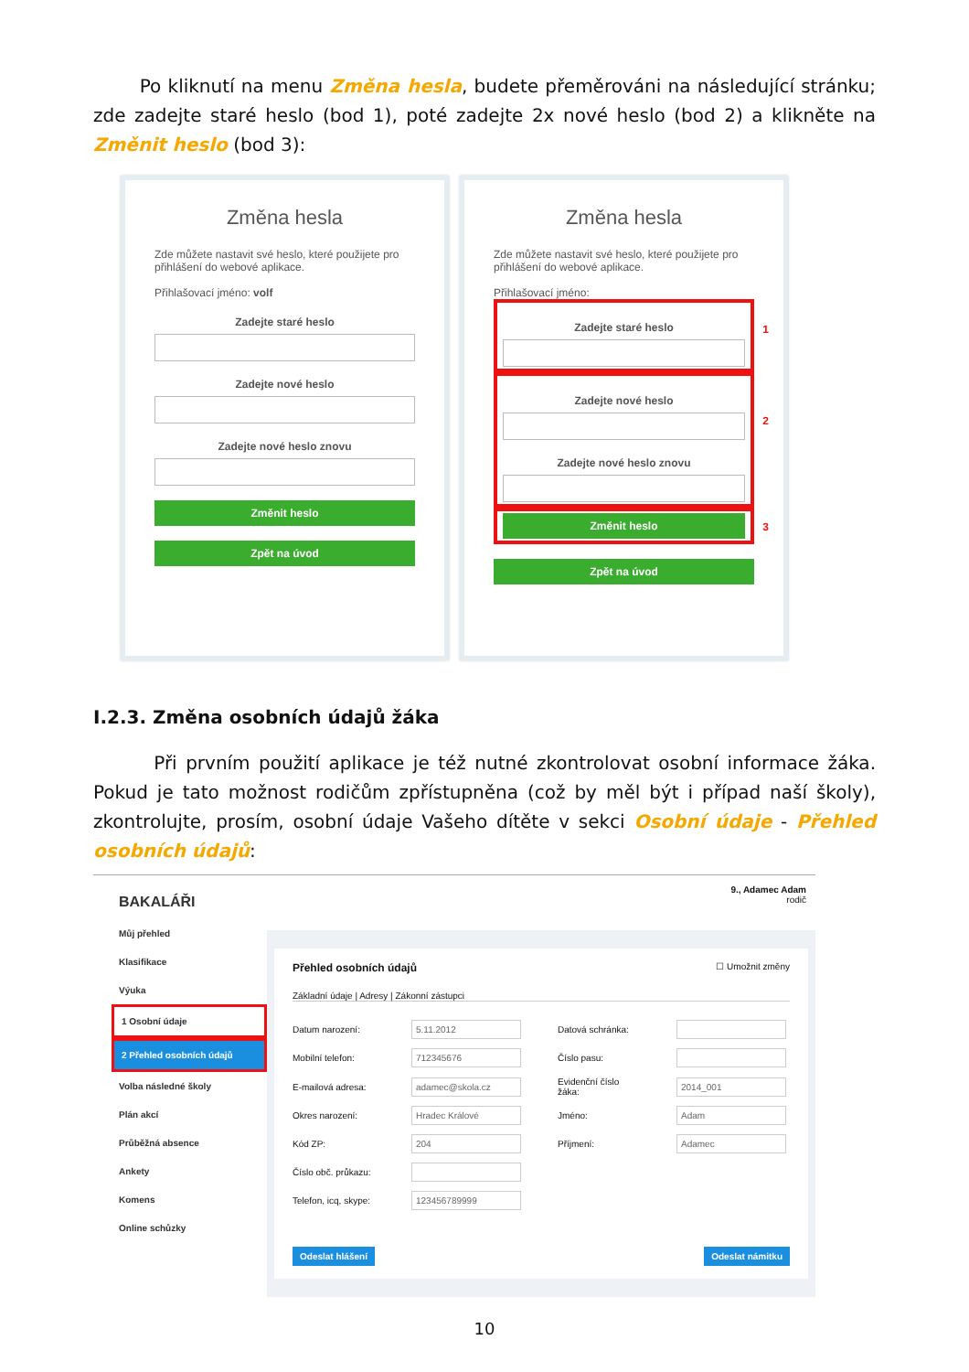Po kliknutí na menu Změna hesla, budete přeměrováni na následující stránku; zde zadejte staré heslo (bod 1), poté zadejte 2x nové heslo (bod 2) a klikněte na Změnit heslo (bod 3):
Změna hesla
Zde můžete nastavit své heslo, které použijete pro přihlášení do webové aplikace.
Přihlašovací jméno: volf
Zadejte staré heslo
Zadejte nové heslo
Zadejte nové heslo znovu
Změnit heslo
Zpět na úvod
Změna hesla
Zde můžete nastavit své heslo, které použijete pro přihlášení do webové aplikace.
Přihlašovací jméno:
Zadejte staré heslo
1
Zadejte nové heslo
Zadejte nové heslo znovu
2
Změnit heslo
3
Zpět na úvod
I.2.3. Změna osobních údajů žáka
Při prvním použití aplikace je též nutné zkontrolovat osobní informace žáka. Pokud je tato možnost rodičům zpřístupněna (což by měl být i případ naší školy), zkontrolujte, prosím, osobní údaje Vašeho dítěte v sekci Osobní údaje - Přehled osobních údajů:
BAKALÁŘI
Můj přehled
Klasifikace
Výuka
1 Osobní údaje
2 Přehled osobních údajů
Volba následné školy
Plán akcí
Průběžná absence
Ankety
Komens
Online schůzky
9., Adamec Adam
rodič
Přehled osobních údajů ☐ Umožnit změny
Základní údaje | Adresy | Zákonní zástupci
Datum narození: 5.11.2012 Datová schránka: Mobilní telefon: 712345676 Číslo pasu: E-mailová adresa: adamec@skola.cz Evidenční číslo žáka: 2014_001 Okres narození: Hradec Králové Jméno: Adam Kód ZP: 204 Příjmení: Adamec Číslo obč. průkazu: Telefon, icq, skype: 123456789999
Odeslat hlášení Odeslat námitku
10